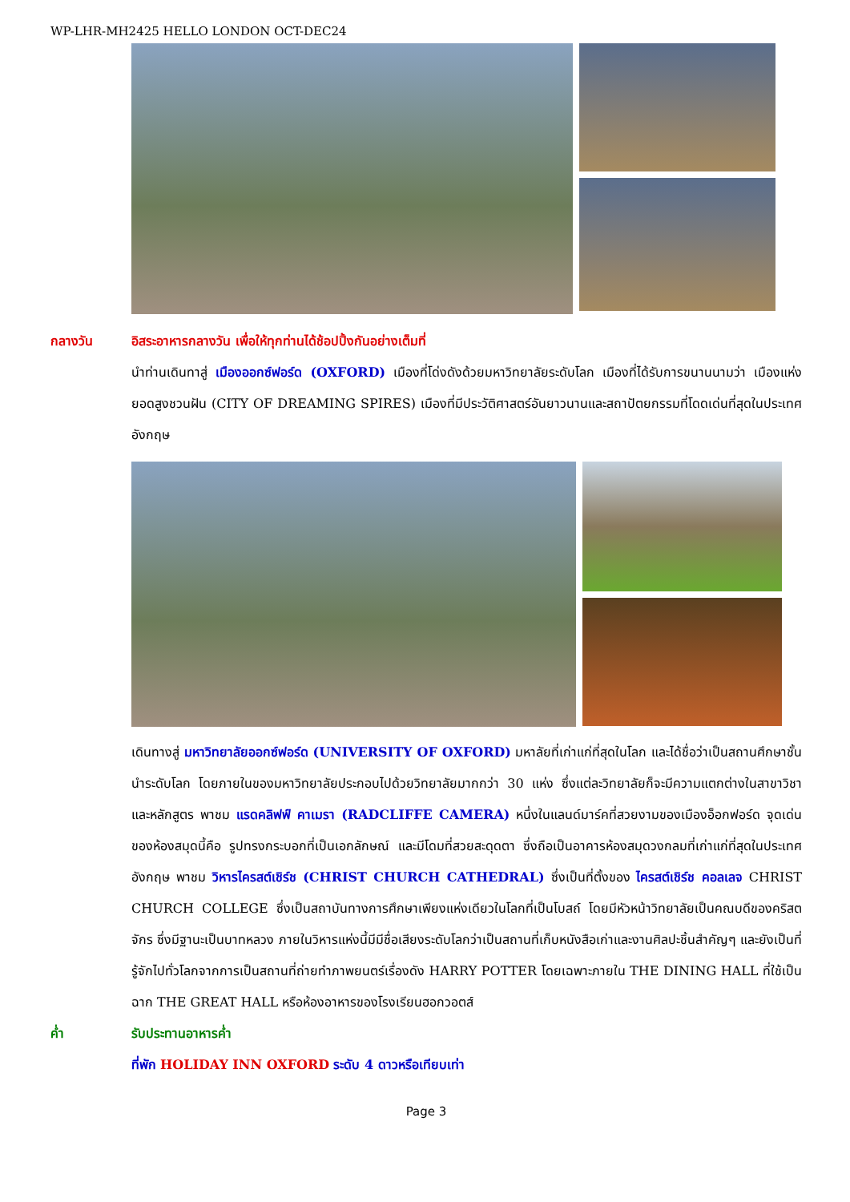WP-LHR-MH2425 HELLO LONDON OCT-DEC24
กลางวัน อิสระอาหารกลางวัน เพื่อให้ทุกท่านได้ช้อปปิ้งกันอย่างเต็มที่
นำท่านเดินทาสู่ เมืองออกซ์ฟอร์ด (OXFORD) เมืองที่โด่งดังด้วยมหาวิทยาลัยระดับโลก เมืองที่ได้รับการขนานนามว่า เมืองแห่งยอดสูงชวนฝัน (CITY OF DREAMING SPIRES) เมืองที่มีประวัติศาสตร์อันยาวนานและสถาปัตยกรรมที่โดดเด่นที่สุดในประเทศอังกฤษ
เดินทางสู่ มหาวิทยาลัยออกซ์ฟอร์ด (UNIVERSITY OF OXFORD) มหาลัยที่เก่าแก่ที่สุดในโลก และได้ชื่อว่าเป็นสถานศึกษาชั้นนำระดับโลก โดยภายในของมหาวิทยาลัยประกอบไปด้วยวิทยาลัยมากกว่า 30 แห่ง ซึ่งแต่ละวิทยาลัยก็จะมีความแตกต่างในสาขาวิชาและหลักสูตร พาชม แรดคลิฟฟ์ คาเมรา (RADCLIFFE CAMERA) หนึ่งในแลนด์มาร์คที่สวยงามของเมืองอ็อกฟอร์ด จุดเด่นของห้องสมุดนี้คือ รูปทรงกระบอกที่เป็นเอกลักษณ์ และมีโดมที่สวยสะดุดตา ซึ่งถือเป็นอาคารห้องสมุดวงกลมที่เก่าแก่ที่สุดในประเทศอังกฤษ พาชม วิหารไครสต์เชิร์ช (CHRIST CHURCH CATHEDRAL) ซึ่งเป็นที่ตั้งของ ไครสต์เชิร์ช คอลเลจ CHRIST CHURCH COLLEGE ซึ่งเป็นสถาบันทางการศึกษาเพียงแห่งเดียวในโลกที่เป็นโบสถ์ โดยมีหัวหน้าวิทยาลัยเป็นคณบดีของคริสตจักร ซึ่งมีฐานะเป็นบาทหลวง ภายในวิหารแห่งนี้มีมีชื่อเสียงระดับโลกว่าเป็นสถานที่เก็บหนังสือเก่าและงานศิลปะชิ้นสำคัญๆ และยังเป็นที่รู้จักไปทั่วโลกจากการเป็นสถานที่ถ่ายทำภาพยนตร์เรื่องดัง HARRY POTTER โดยเฉพาะภายใน THE DINING HALL ที่ใช้เป็นฉาก THE GREAT HALL หรือห้องอาหารของโรงเรียนฮอกวอตส์
ค่ำ รับประทานอาหารค่ำ
ที่พัก HOLIDAY INN OXFORD ระดับ 4 ดาวหรือเทียบเท่า
Page 3